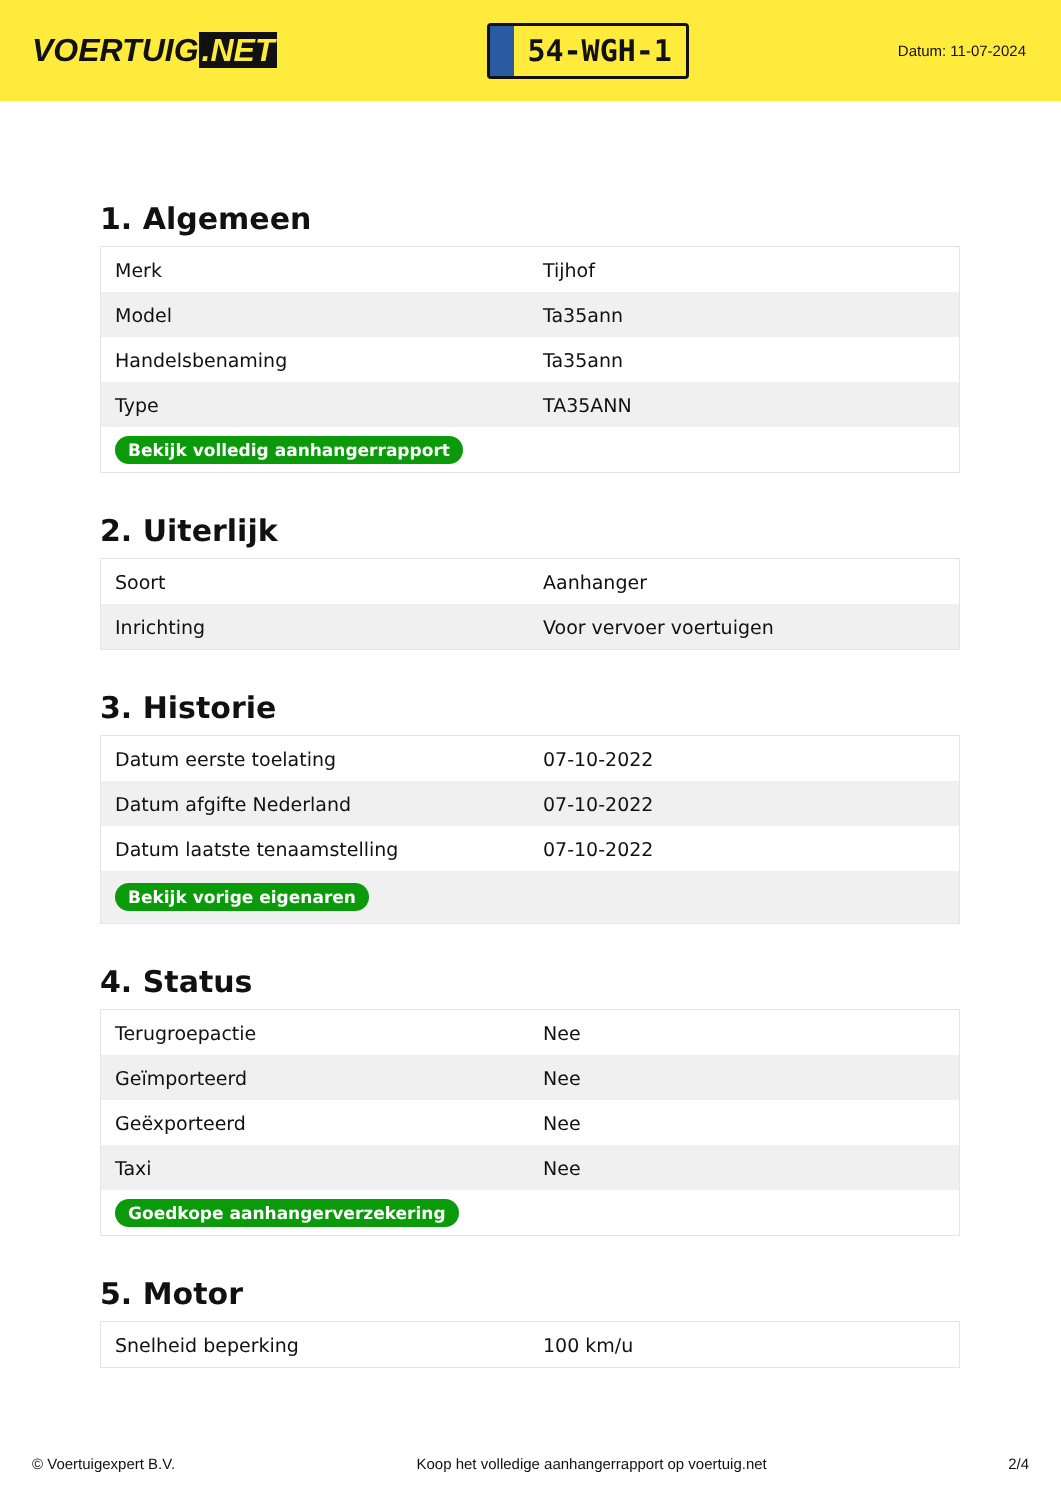VOERTUIG.NET
54-WGH-1
Datum: 11-07-2024
1. Algemeen
| Merk | Tijhof |
| Model | Ta35ann |
| Handelsbenaming | Ta35ann |
| Type | TA35ANN |
| Bekijk volledig aanhangerrapport | |
2. Uiterlijk
| Soort | Aanhanger |
| Inrichting | Voor vervoer voertuigen |
3. Historie
| Datum eerste toelating | 07-10-2022 |
| Datum afgifte Nederland | 07-10-2022 |
| Datum laatste tenaamstelling | 07-10-2022 |
| Bekijk vorige eigenaren | |
4. Status
| Terugroepactie | Nee |
| Geïmporteerd | Nee |
| Geëxporteerd | Nee |
| Taxi | Nee |
| Goedkope aanhangerverzekering | |
5. Motor
| Snelheid beperking | 100 km/u |
© Voertuigexpert B.V. Koop het volledige aanhangerrapport op voertuig.net 2/4